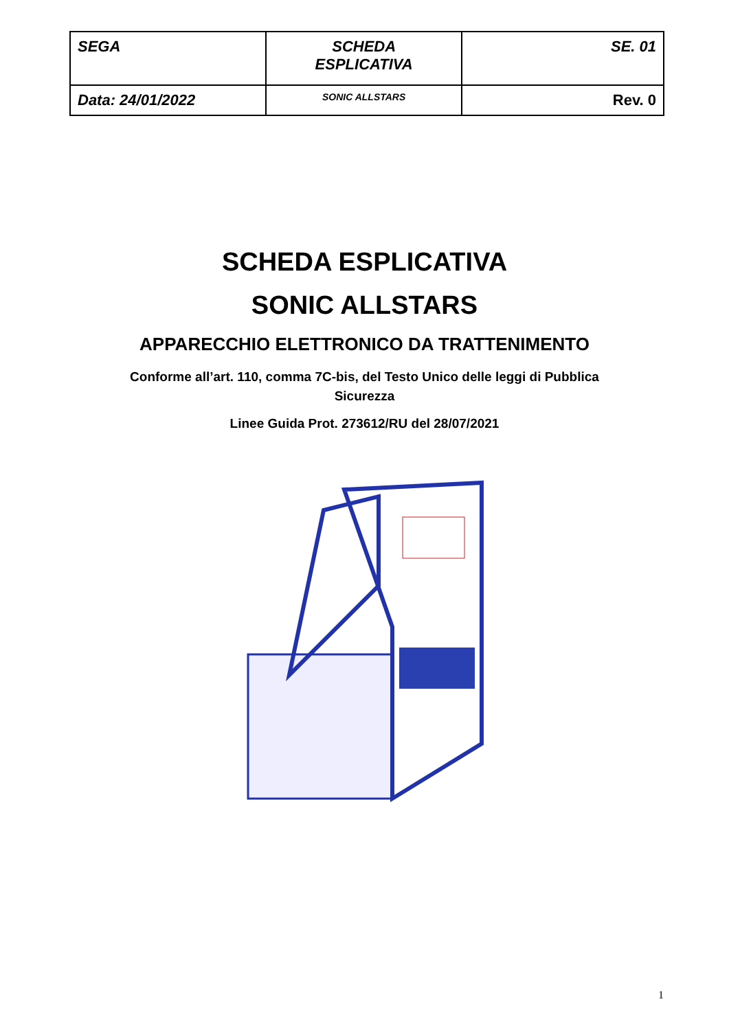| SEGA | SCHEDA ESPLICATIVA | SE. 01 |
| Data: 24/01/2022 | SONIC ALLSTARS | Rev. 0 |
SCHEDA ESPLICATIVA
SONIC ALLSTARS
APPARECCHIO ELETTRONICO DA TRATTENIMENTO
Conforme all’art. 110, comma 7C-bis, del Testo Unico delle leggi di Pubblica
Sicurezza
Linee Guida Prot. 273612/RU del 28/07/2021
1